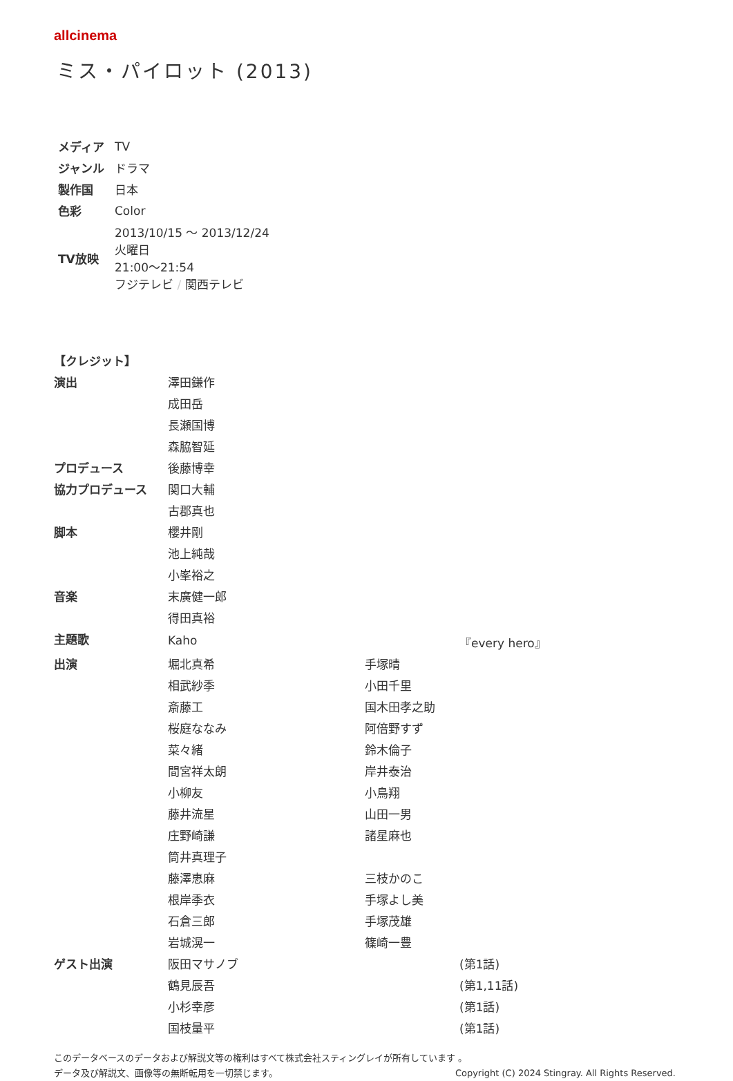allcinema
ミス・パイロット (2013)
| メディア | TV |
| ジャンル | ドラマ |
| 製作国 | 日本 |
| 色彩 | Color |
| TV放映 | 2013/10/15 ～ 2013/12/24 火曜日 21:00～21:54 フジテレビ / 関西テレビ |
| 【クレジット】 | | | |
| --- | --- | --- | --- |
| 演出 | 澤田鎌作 | | |
| | 成田岳 | | |
| | 長瀬国博 | | |
| | 森脇智延 | | |
| プロデュース | 後藤博幸 | | |
| 協力プロデュース | 関口大輔 | | |
| | 古郡真也 | | |
| 脚本 | 櫻井剛 | | |
| | 池上純哉 | | |
| | 小峯裕之 | | |
| 音楽 | 末廣健一郎 | | |
| | 得田真裕 | | |
| 主題歌 | Kaho | | 『every hero』 |
| 出演 | 堀北真希 | 手塚晴 | |
| | 相武紗季 | 小田千里 | |
| | 斎藤工 | 国木田孝之助 | |
| | 桜庭ななみ | 阿倍野すず | |
| | 菜々緒 | 鈴木倫子 | |
| | 間宮祥太朗 | 岸井泰治 | |
| | 小柳友 | 小鳥翔 | |
| | 藤井流星 | 山田一男 | |
| | 庄野崎謙 | 諸星麻也 | |
| | 筒井真理子 | | |
| | 藤澤恵麻 | 三枝かのこ | |
| | 根岸季衣 | 手塚よし美 | |
| | 石倉三郎 | 手塚茂雄 | |
| | 岩城滉一 | 篠崎一豊 | |
| ゲスト出演 | 阪田マサノブ | | (第1話) |
| | 鶴見辰吾 | | (第1,11話) |
| | 小杉幸彦 | | (第1話) |
| | 国枝量平 | | (第1話) |
このデータベースのデータおよび解説文等の権利はすべて株式会社スティングレイが所有しています 。
データ及び解説文、画像等の無断転用を一切禁じます。 Copyright (C) 2024 Stingray. All Rights Reserved.